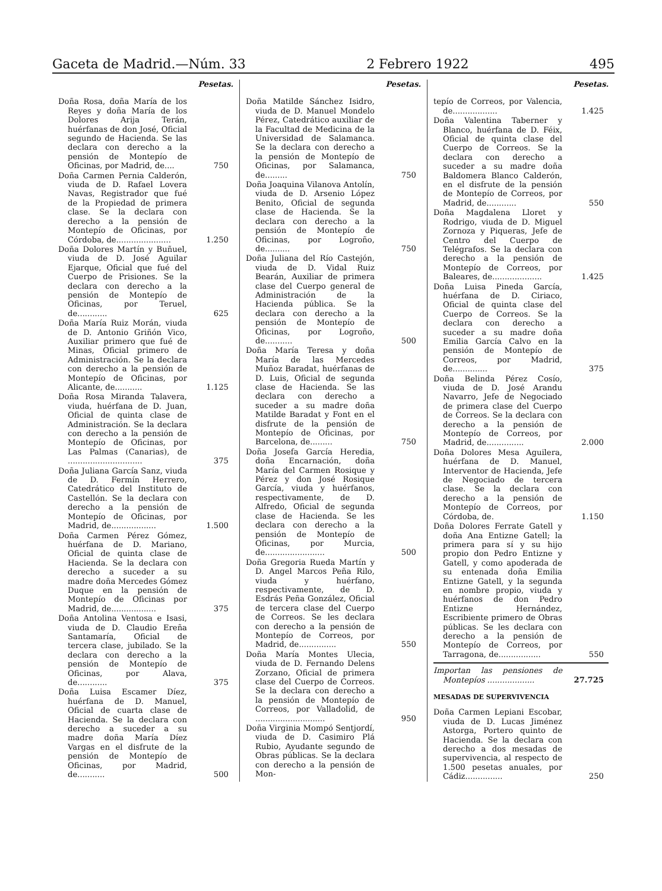Gaceta de Madrid.—Núm. 33 2 Febrero 1922 495
Pesetas.
Doña Rosa, doña María de los Reyes y doña María de los Dolores Arija Terán, huérfanas de don José, Oficial segundo de Hacienda. Se las declara con derecho a la pensión de Montepío de Oficinas, por Madrid, de....
750
Doña Carmen Pernia Calderón, viuda de D. Rafael Lovera Navas, Registrador que fué de la Propiedad de primera clase. Se la declara con derecho a la pensión de Montepío de Oficinas, por Córdoba, de......................
1.250
Doña Dolores Martín y Buñuel, viuda de D. José Aguilar Ejarque, Oficial que fué del Cuerpo de Prisiones. Se la declara con derecho a la pensión de Montepío de Oficinas, por Teruel, de............
625
Doña María Ruiz Morán, viuda de D. Antonio Griñón Vico, Auxiliar primero que fué de Minas, Oficial primero de Administración. Se la declara con derecho a la pensión de Montepío de Oficinas, por Alicante, de...........
1.125
Doña Rosa Miranda Talavera, viuda, huérfana de D. Juan, Oficial de quinta clase de Administración. Se la declara con derecho a la pensión de Montepío de Oficinas, por Las Palmas (Canarias), de ..............................
375
Doña Juliana García Sanz, viuda de D. Fermín Herrero, Catedrático del Instituto de Castellón. Se la declara con derecho a la pensión de Montepío de Oficinas, por Madrid, de..................
1.500
Doña Carmen Pérez Gómez, huérfana de D. Mariano, Oficial de quinta clase de Hacienda. Se la declara con derecho a suceder a su madre doña Mercedes Gómez Duque en la pensión de Montepío de Oficinas por Madrid, de..................
375
Doña Antolina Ventosa e Isasi, viuda de D. Claudio Ereña Santamaría, Oficial de tercera clase, jubilado. Se la declara con derecho a la pensión de Montepío de Oficinas, por Alava, de............
375
Doña Luisa Escamer Díez, huérfana de D. Manuel, Oficial de cuarta clase de Hacienda. Se la declara con derecho a suceder a su madre doña María Díez Vargas en el disfrute de la pensión de Montepío de Oficinas, por Madrid, de...........
500
Pesetas.
Doña Matilde Sánchez Isidro, viuda de D. Manuel Mondelo Pérez, Catedrático auxiliar de la Facultad de Medicina de la Universidad de Salamanca. Se la declara con derecho a la pensión de Montepío de Oficinas, por Salamanca, de.........
750
Doña Joaquina Vilanova Antolín, viuda de D. Arsenio López Benito, Oficial de segunda clase de Hacienda. Se la declara con derecho a la pensión de Montepío de Oficinas, por Logroño, de..........
750
Doña Juliana del Río Castejón, viuda de D. Vidal Ruiz Bearán, Auxiliar de primera clase del Cuerpo general de Administración de la Hacienda pública. Se la declara con derecho a la pensión de Montepío de Oficinas, por Logroño, de...........
500
Doña María Teresa y doña María de las Mercedes Muñoz Baradat, huérfanas de D. Luis, Oficial de segunda clase de Hacienda. Se las declara con derecho a suceder a su madre doña Matilde Baradat y Font en el disfrute de la pensión de Montepío de Oficinas, por Barcelona, de.........
750
Doña Josefa García Heredia, doña Encarnación, doña María del Carmen Rosique y Pérez y don José Rosique García, viuda y huérfanos, respectivamente, de D. Alfredo, Oficial de segunda clase de Hacienda. Se les declara con derecho a la pensión de Montepío de Oficinas, por Murcia, de........................
500
Doña Gregoria Rueda Martín y D. Angel Marcos Peña Rilo, viuda y huérfano, respectivamente, de D. Esdrás Peña González, Oficial de tercera clase del Cuerpo de Correos. Se les declara con derecho a la pensión de Montepío de Correos, por Madrid, de...............
550
Doña María Montes Ulecia, viuda de D. Fernando Delens Zorzano, Oficial de primera clase del Cuerpo de Correos. Se la declara con derecho a la pensión de Montepío de Correos, por Valladolid, de ............................
950
Doña Virginia Mompó Sentjordí, viuda de D. Casimiro Plá Rubio, Ayudante segundo de Obras públicas. Se la declara con derecho a la pensión de Mon-
Pesetas.
tepío de Correos, por Valencia, de..................
1.425
Doña Valentina Taberner y Blanco, huérfana de D. Féix, Oficial de quinta clase del Cuerpo de Correos. Se la declara con derecho a suceder a su madre doña Baldomera Blanco Calderón, en el disfrute de la pensión de Montepío de Correos, por Madrid, de............
550
Doña Magdalena Lloret y Rodrigo, viuda de D. Miguel Zornoza y Piqueras, Jefe de Centro del Cuerpo de Telégrafos. Se la declara con derecho a la pensión de Montepío de Correos, por Baleares, de....................
1.425
Doña Luisa Pineda García, huérfana de D. Ciriaco, Oficial de quinta clase del Cuerpo de Correos. Se la declara con derecho a suceder a su madre doña Emilia García Calvo en la pensión de Montepío de Correos, por Madrid, de..............
375
Doña Belinda Pérez Cosío, viuda de D. José Arandu Navarro, Jefe de Negociado de primera clase del Cuerpo de Correos. Se la declara con derecho a la pensión de Montepío de Correos, por Madrid, de...............
2.000
Doña Dolores Mesa Aguilera, huérfana de D. Manuel, Interventor de Hacienda, Jefe de Negociado de tercera clase. Se la declara con derecho a la pensión de Montepío de Correos, por Córdoba, de.
1.150
Doña Dolores Ferrate Gatell y doña Ana Entizne Gatell; la primera para sí y su hijo propio don Pedro Entizne y Gatell, y como apoderada de su entenada doña Emilia Entizne Gatell, y la segunda en nombre propio, viuda y huérfanos de don Pedro Entizne Hernández, Escribiente primero de Obras públicas. Se les declara con derecho a la pensión de Montepío de Correos, por Tarragona, de.................
550
Importan las pensiones de Montepíos ...................
27.725
MESADAS DE SUPERVIVENCIA
Doña Carmen Lepiani Escobar, viuda de D. Lucas Jiménez Astorga, Portero quinto de Hacienda. Se la declara con derecho a dos mesadas de supervivencia, al respecto de 1.500 pesetas anuales, por Cádiz...............
250